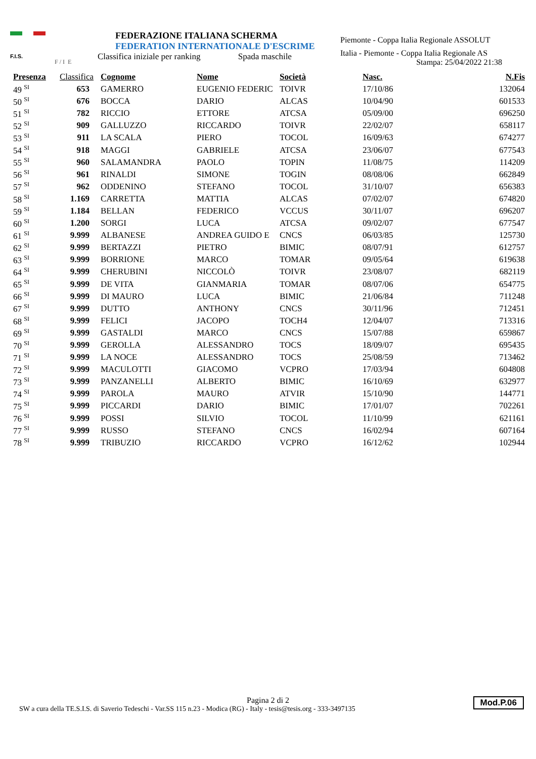F.I.S.
F / I E
FEDERAZIONE ITALIANA SCHERMA
FEDERATION INTERNATIONALE D'ESCRIME
Classifica iniziale per ranking Spada maschile
Piemonte - Coppa Italia Regionale ASSOLUT
Italia - Piemonte - Coppa Italia Regionale AS
Stampa: 25/04/2022 21:38
| Presenza | Classifica | Cognome | Nome | Società | Nasc. | N.Fis |
| --- | --- | --- | --- | --- | --- | --- |
| 49 <sup>SI</sup> | 653 | GAMERRO | EUGENIO FEDERIC | TOIVR | 17/10/86 | 132064 |
| 50 <sup>SI</sup> | 676 | BOCCA | DARIO | ALCAS | 10/04/90 | 601533 |
| 51 <sup>SI</sup> | 782 | RICCIO | ETTORE | ATCSA | 05/09/00 | 696250 |
| 52 <sup>SI</sup> | 909 | GALLUZZO | RICCARDO | TOIVR | 22/02/07 | 658117 |
| 53 <sup>SI</sup> | 911 | LA SCALA | PIERO | TOCOL | 16/09/63 | 674277 |
| 54 <sup>SI</sup> | 918 | MAGGI | GABRIELE | ATCSA | 23/06/07 | 677543 |
| 55 <sup>SI</sup> | 960 | SALAMANDRA | PAOLO | TOPIN | 11/08/75 | 114209 |
| 56 <sup>SI</sup> | 961 | RINALDI | SIMONE | TOGIN | 08/08/06 | 662849 |
| 57 <sup>SI</sup> | 962 | ODDENINO | STEFANO | TOCOL | 31/10/07 | 656383 |
| 58 <sup>SI</sup> | 1.169 | CARRETTA | MATTIA | ALCAS | 07/02/07 | 674820 |
| 59 <sup>SI</sup> | 1.184 | BELLAN | FEDERICO | VCCUS | 30/11/07 | 696207 |
| 60 <sup>SI</sup> | 1.200 | SORGI | LUCA | ATCSA | 09/02/07 | 677547 |
| 61 <sup>SI</sup> | 9.999 | ALBANESE | ANDREA GUIDO E | CNCS | 06/03/85 | 125730 |
| 62 <sup>SI</sup> | 9.999 | BERTAZZI | PIETRO | BIMIC | 08/07/91 | 612757 |
| 63 <sup>SI</sup> | 9.999 | BORRIONE | MARCO | TOMAR | 09/05/64 | 619638 |
| 64 <sup>SI</sup> | 9.999 | CHERUBINI | NICCOLÒ | TOIVR | 23/08/07 | 682119 |
| 65 <sup>SI</sup> | 9.999 | DE VITA | GIANMARIA | TOMAR | 08/07/06 | 654775 |
| 66 <sup>SI</sup> | 9.999 | DI MAURO | LUCA | BIMIC | 21/06/84 | 711248 |
| 67 <sup>SI</sup> | 9.999 | DUTTO | ANTHONY | CNCS | 30/11/96 | 712451 |
| 68 <sup>SI</sup> | 9.999 | FELICI | JACOPO | TOCH4 | 12/04/07 | 713316 |
| 69 <sup>SI</sup> | 9.999 | GASTALDI | MARCO | CNCS | 15/07/88 | 659867 |
| 70 <sup>SI</sup> | 9.999 | GEROLLA | ALESSANDRO | TOCS | 18/09/07 | 695435 |
| 71 <sup>SI</sup> | 9.999 | LA NOCE | ALESSANDRO | TOCS | 25/08/59 | 713462 |
| 72 <sup>SI</sup> | 9.999 | MACULOTTI | GIACOMO | VCPRO | 17/03/94 | 604808 |
| 73 <sup>SI</sup> | 9.999 | PANZANELLI | ALBERTO | BIMIC | 16/10/69 | 632977 |
| 74 <sup>SI</sup> | 9.999 | PAROLA | MAURO | ATVIR | 15/10/90 | 144771 |
| 75 <sup>SI</sup> | 9.999 | PICCARDI | DARIO | BIMIC | 17/01/07 | 702261 |
| 76 <sup>SI</sup> | 9.999 | POSSI | SILVIO | TOCOL | 11/10/99 | 621161 |
| 77 <sup>SI</sup> | 9.999 | RUSSO | STEFANO | CNCS | 16/02/94 | 607164 |
| 78 <sup>SI</sup> | 9.999 | TRIBUZIO | RICCARDO | VCPRO | 16/12/62 | 102944 |
Pagina 2 di 2
SW a cura della TE.S.I.S. di Saverio Tedeschi - Var.SS 115 n.23 - Modica (RG) - Italy - tesis@tesis.org - 333-3497135
Mod.P.06